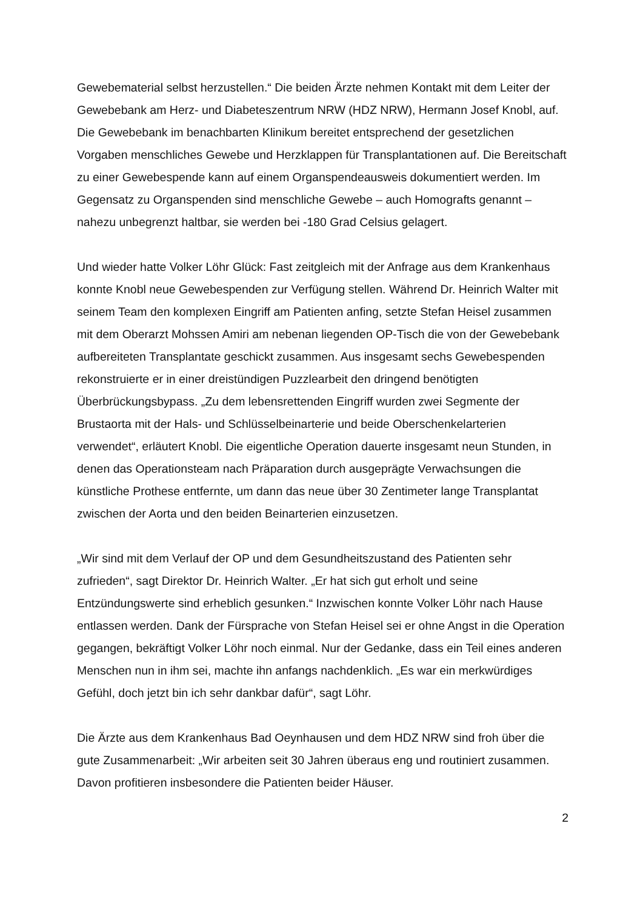Gewebematerial selbst herzustellen.“ Die beiden Ärzte nehmen Kontakt mit dem Leiter der Gewebebank am Herz- und Diabeteszentrum NRW (HDZ NRW), Hermann Josef Knobl, auf. Die Gewebebank im benachbarten Klinikum bereitet entsprechend der gesetzlichen Vorgaben menschliches Gewebe und Herzklappen für Transplantationen auf. Die Bereitschaft zu einer Gewebespende kann auf einem Organspendeausweis dokumentiert werden. Im Gegensatz zu Organspenden sind menschliche Gewebe – auch Homografts genannt – nahezu unbegrenzt haltbar, sie werden bei -180 Grad Celsius gelagert.
Und wieder hatte Volker Löhr Glück: Fast zeitgleich mit der Anfrage aus dem Krankenhaus konnte Knobl neue Gewebespenden zur Verfügung stellen. Während Dr. Heinrich Walter mit seinem Team den komplexen Eingriff am Patienten anfing, setzte Stefan Heisel zusammen mit dem Oberarzt Mohssen Amiri am nebenan liegenden OP-Tisch die von der Gewebebank aufbereiteten Transplantate geschickt zusammen. Aus insgesamt sechs Gewebespenden rekonstruierte er in einer dreistündigen Puzzlearbeit den dringend benötigten Überbrückungsbypass. „Zu dem lebensrettenden Eingriff wurden zwei Segmente der Brustaorta mit der Hals- und Schlüsselbeinarterie und beide Oberschenkelarterien verwendet“, erläutert Knobl. Die eigentliche Operation dauerte insgesamt neun Stunden, in denen das Operationsteam nach Präparation durch ausgeprägte Verwachsungen die künstliche Prothese entfernte, um dann das neue über 30 Zentimeter lange Transplantat zwischen der Aorta und den beiden Beinarterien einzusetzen.
„Wir sind mit dem Verlauf der OP und dem Gesundheitszustand des Patienten sehr zufrieden“, sagt Direktor Dr. Heinrich Walter. „Er hat sich gut erholt und seine Entzündungswerte sind erheblich gesunken.“ Inzwischen konnte Volker Löhr nach Hause entlassen werden. Dank der Fürsprache von Stefan Heisel sei er ohne Angst in die Operation gegangen, bekräftigt Volker Löhr noch einmal. Nur der Gedanke, dass ein Teil eines anderen Menschen nun in ihm sei, machte ihn anfangs nachdenklich. „Es war ein merkwürdiges Gefühl, doch jetzt bin ich sehr dankbar dafür“, sagt Löhr.
Die Ärzte aus dem Krankenhaus Bad Oeynhausen und dem HDZ NRW sind froh über die gute Zusammenarbeit: „Wir arbeiten seit 30 Jahren überaus eng und routiniert zusammen. Davon profitieren insbesondere die Patienten beider Häuser.
2